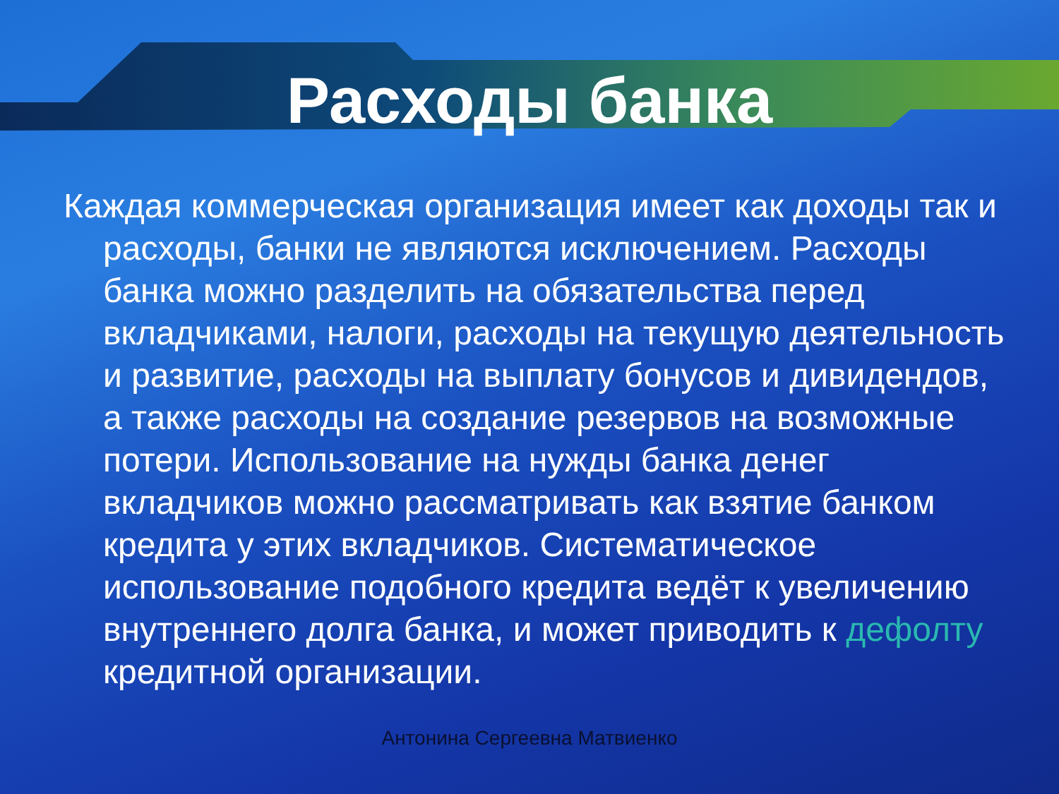Расходы банка
Каждая коммерческая организация имеет как доходы так и расходы, банки не являются исключением. Расходы банка можно разделить на обязательства перед вкладчиками, налоги, расходы на текущую деятельность и развитие, расходы на выплату бонусов и дивидендов, а также расходы на создание резервов на возможные потери. Использование на нужды банка денег вкладчиков можно рассматривать как взятие банком кредита у этих вкладчиков. Систематическое использование подобного кредита ведёт к увеличению внутреннего долга банка, и может приводить к дефолту кредитной организации.
Антонина Сергеевна Матвиенко